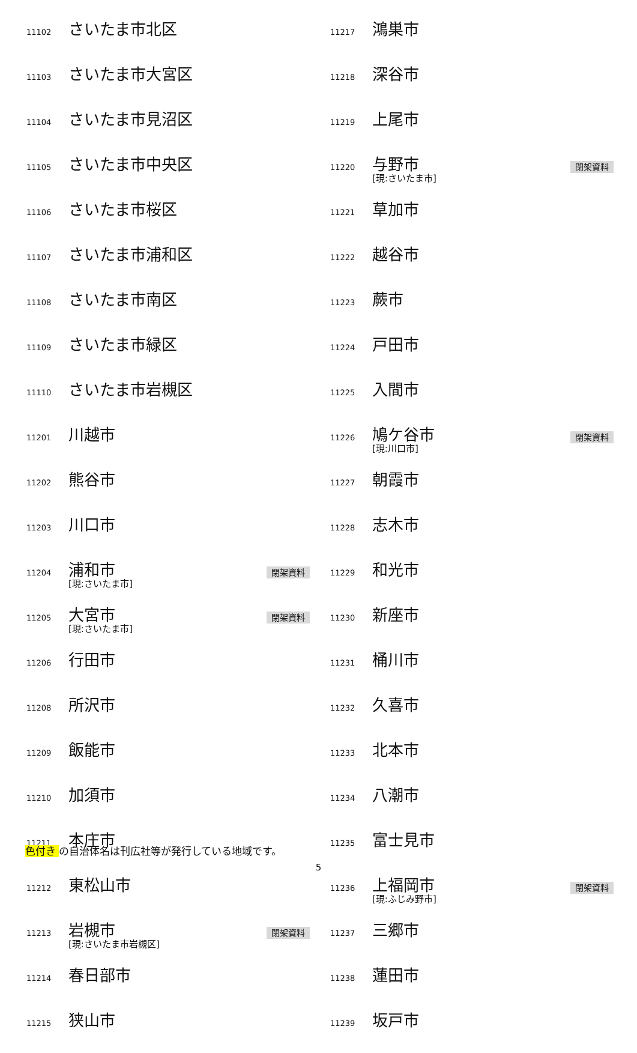| 11102 | さいたま市北区 | |
| 11103 | さいたま市大宮区 | |
| 11104 | さいたま市見沼区 | |
| 11105 | さいたま市中央区 | |
| 11106 | さいたま市桜区 | |
| 11107 | さいたま市浦和区 | |
| 11108 | さいたま市南区 | |
| 11109 | さいたま市緑区 | |
| 11110 | さいたま市岩槻区 | |
| 11201 | 川越市 | |
| 11202 | 熊谷市 | |
| 11203 | 川口市 | |
| 11204 | 浦和市 [現:さいたま市] | 閉架資料 |
| 11205 | 大宮市 [現:さいたま市] | 閉架資料 |
| 11206 | 行田市 | |
| 11208 | 所沢市 | |
| 11209 | 飯能市 | |
| 11210 | 加須市 | |
| 11211 | 本庄市 | |
| 11212 | 東松山市 | |
| 11213 | 岩槻市 [現:さいたま市岩槻区] | 閉架資料 |
| 11214 | 春日部市 | |
| 11215 | 狭山市 | |
| 11217 | 鴻巣市 | |
| 11218 | 深谷市 | |
| 11219 | 上尾市 | |
| 11220 | 与野市 [現:さいたま市] | 閉架資料 |
| 11221 | 草加市 | |
| 11222 | 越谷市 | |
| 11223 | 蕨市 | |
| 11224 | 戸田市 | |
| 11225 | 入間市 | |
| 11226 | 鳩ケ谷市 [現:川口市] | 閉架資料 |
| 11227 | 朝霞市 | |
| 11228 | 志木市 | |
| 11229 | 和光市 | |
| 11230 | 新座市 | |
| 11231 | 桶川市 | |
| 11232 | 久喜市 | |
| 11233 | 北本市 | |
| 11234 | 八潮市 | |
| 11235 | 富士見市 | |
| 11236 | 上福岡市 [現:ふじみ野市] | 閉架資料 |
| 11237 | 三郷市 | |
| 11238 | 蓮田市 | |
| 11239 | 坂戸市 | |
色付き の自治体名は刊広社等が発行している地域です。
5